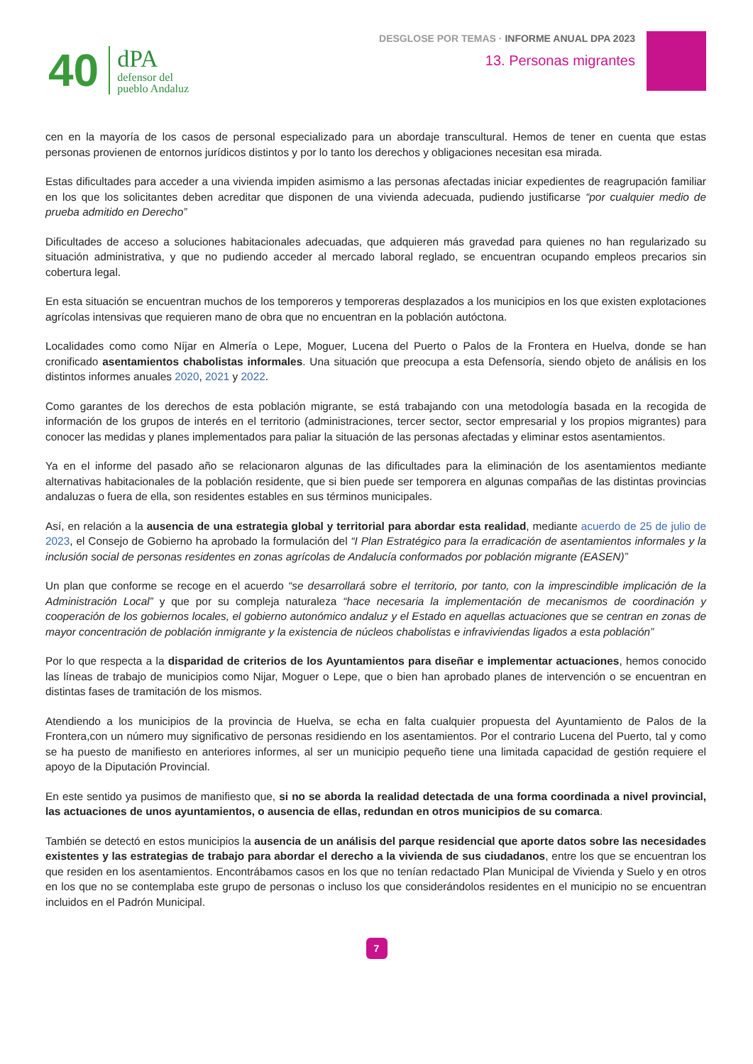40
dPA
defensor del
pueblo Andaluz
DESGLOSE POR TEMAS · INFORME ANUAL DPA 2023
13. Personas migrantes
cen en la mayoría de los casos de personal especializado para un abordaje transcultural. Hemos de tener en cuenta que estas personas provienen de entornos jurídicos distintos y por lo tanto los derechos y obligaciones necesitan esa mirada.
Estas dificultades para acceder a una vivienda impiden asimismo a las personas afectadas iniciar expedientes de reagrupación familiar en los que los solicitantes deben acreditar que disponen de una vivienda adecuada, pudiendo justificarse “por cualquier medio de prueba admitido en Derecho”
Dificultades de acceso a soluciones habitacionales adecuadas, que adquieren más gravedad para quienes no han regularizado su situación administrativa, y que no pudiendo acceder al mercado laboral reglado, se encuentran ocupando empleos precarios sin cobertura legal.
En esta situación se encuentran muchos de los temporeros y temporeras desplazados a los municipios en los que existen explotaciones agrícolas intensivas que requieren mano de obra que no encuentran en la población autóctona.
Localidades como como Níjar en Almería o Lepe, Moguer, Lucena del Puerto o Palos de la Frontera en Huelva, donde se han cronificado asentamientos chabolistas informales. Una situación que preocupa a esta Defensoría, siendo objeto de análisis en los distintos informes anuales 2020, 2021 y 2022.
Como garantes de los derechos de esta población migrante, se está trabajando con una metodología basada en la recogida de información de los grupos de interés en el territorio (administraciones, tercer sector, sector empresarial y los propios migrantes) para conocer las medidas y planes implementados para paliar la situación de las personas afectadas y eliminar estos asentamientos.
Ya en el informe del pasado año se relacionaron algunas de las dificultades para la eliminación de los asentamientos mediante alternativas habitacionales de la población residente, que si bien puede ser temporera en algunas compañas de las distintas provincias andaluzas o fuera de ella, son residentes estables en sus términos municipales.
Así, en relación a la ausencia de una estrategia global y territorial para abordar esta realidad, mediante acuerdo de 25 de julio de 2023, el Consejo de Gobierno ha aprobado la formulación del “I Plan Estratégico para la erradicación de asentamientos informales y la inclusión social de personas residentes en zonas agrícolas de Andalucía conformados por población migrante (EASEN)”
Un plan que conforme se recoge en el acuerdo “se desarrollará sobre el territorio, por tanto, con la imprescindible implicación de la Administración Local” y que por su compleja naturaleza “hace necesaria la implementación de mecanismos de coordinación y cooperación de los gobiernos locales, el gobierno autonómico andaluz y el Estado en aquellas actuaciones que se centran en zonas de mayor concentración de población inmigrante y la existencia de núcleos chabolistas e infraviviendas ligados a esta población”
Por lo que respecta a la disparidad de criterios de los Ayuntamientos para diseñar e implementar actuaciones, hemos conocido las líneas de trabajo de municipios como Nijar, Moguer o Lepe, que o bien han aprobado planes de intervención o se encuentran en distintas fases de tramitación de los mismos.
Atendiendo a los municipios de la provincia de Huelva, se echa en falta cualquier propuesta del Ayuntamiento de Palos de la Frontera,con un número muy significativo de personas residiendo en los asentamientos. Por el contrario Lucena del Puerto, tal y como se ha puesto de manifiesto en anteriores informes, al ser un municipio pequeño tiene una limitada capacidad de gestión requiere el apoyo de la Diputación Provincial.
En este sentido ya pusimos de manifiesto que, si no se aborda la realidad detectada de una forma coordinada a nivel provincial, las actuaciones de unos ayuntamientos, o ausencia de ellas, redundan en otros municipios de su comarca.
También se detectó en estos municipios la ausencia de un análisis del parque residencial que aporte datos sobre las necesidades existentes y las estrategias de trabajo para abordar el derecho a la vivienda de sus ciudadanos, entre los que se encuentran los que residen en los asentamientos. Encontrábamos casos en los que no tenían redactado Plan Municipal de Vivienda y Suelo y en otros en los que no se contemplaba este grupo de personas o incluso los que considerándolos residentes en el municipio no se encuentran incluidos en el Padrón Municipal.
7